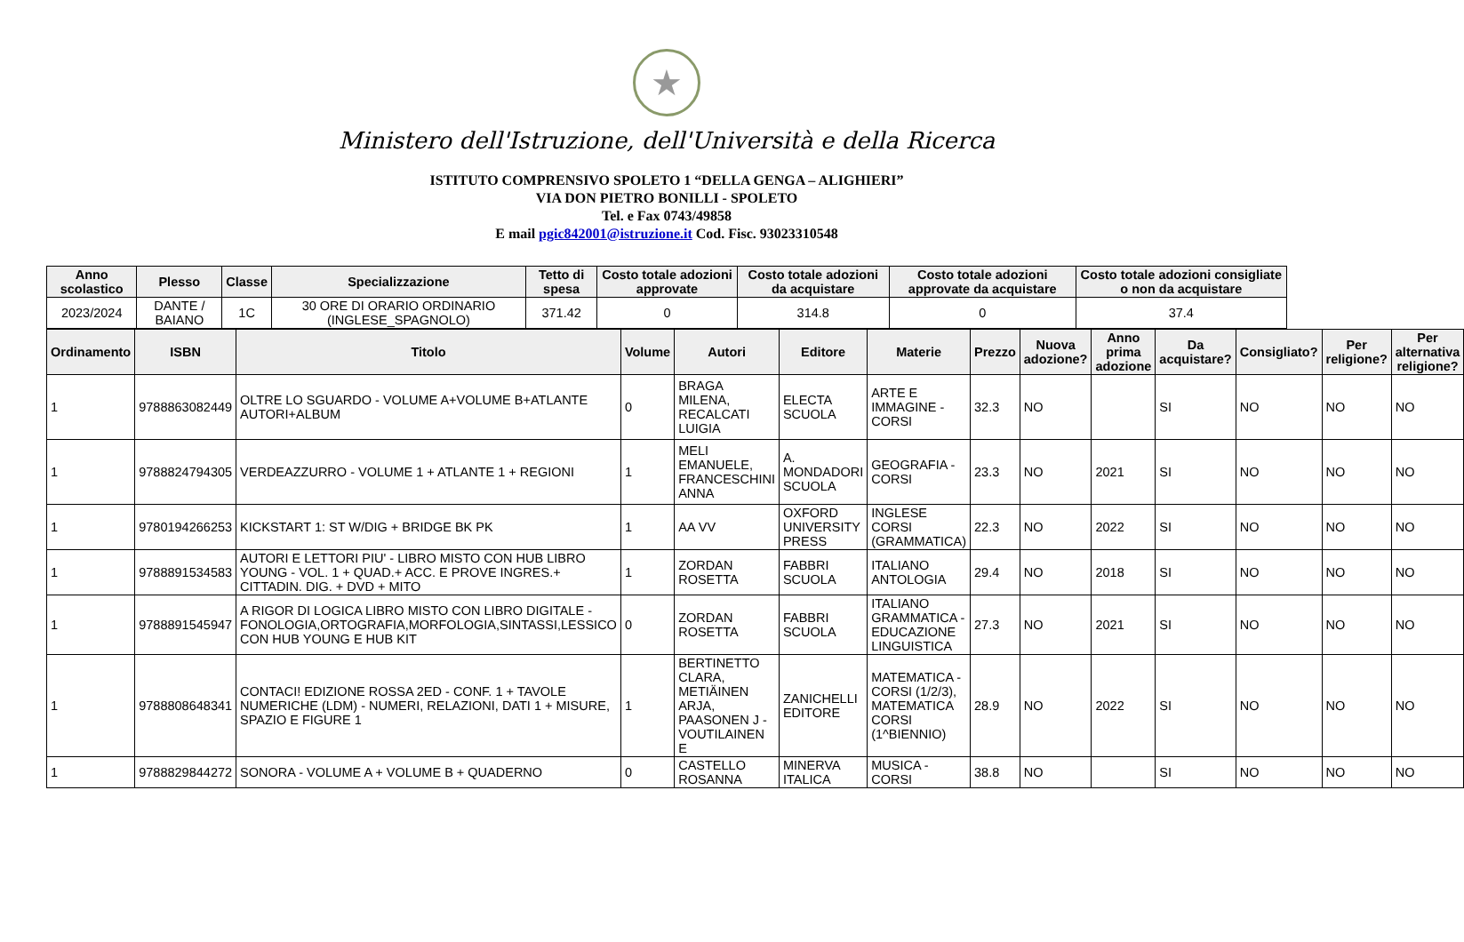★
Ministero dell'Istruzione, dell'Università e della Ricerca
ISTITUTO COMPRENSIVO SPOLETO 1 “DELLA GENGA – ALIGHIERI”
VIA DON PIETRO BONILLI - SPOLETO
Tel. e Fax 0743/49858
E mail pgic842001@istruzione.it Cod. Fisc. 93023310548
| Anno scolastico | Plesso | Classe | Specializzazione | Tetto di spesa | Costo totale adozioni approvate | Costo totale adozioni da acquistare | Costo totale adozioni approvate da acquistare | Costo totale adozioni consigliate o non da acquistare |
| --- | --- | --- | --- | --- | --- | --- | --- | --- |
| 2023/2024 | DANTE / BAIANO | 1C | 30 ORE DI ORARIO ORDINARIO (INGLESE_SPAGNOLO) | 371.42 | 0 | 314.8 | 0 | 37.4 |
| Ordinamento | ISBN | Titolo | Volume | Autori | Editore | Materie | Prezzo | Nuova adozione? | Anno prima adozione | Da acquistare? | Consigliato? | Per religione? | Per alternativa religione? |
| --- | --- | --- | --- | --- | --- | --- | --- | --- | --- | --- | --- | --- | --- |
| 1 | 9788863082449 | OLTRE LO SGUARDO - VOLUME A+VOLUME B+ATLANTE AUTORI+ALBUM | 0 | BRAGA MILENA, RECALCATI LUIGIA | ELECTA SCUOLA | ARTE E IMMAGINE - CORSI | 32.3 | NO | | SI | NO | NO | NO |
| 1 | 9788824794305 | VERDEAZZURRO - VOLUME 1 + ATLANTE 1 + REGIONI | 1 | MELI EMANUELE, FRANCESCHINI ANNA | A. MONDADORI SCUOLA | GEOGRAFIA - CORSI | 23.3 | NO | 2021 | SI | NO | NO | NO |
| 1 | 9780194266253 | KICKSTART 1: ST W/DIG + BRIDGE BK PK | 1 | AA VV | OXFORD UNIVERSITY PRESS | INGLESE CORSI (GRAMMATICA) | 22.3 | NO | 2022 | SI | NO | NO | NO |
| 1 | 9788891534583 | AUTORI E LETTORI PIU' - LIBRO MISTO CON HUB LIBRO YOUNG - VOL. 1 + QUAD.+ ACC. E PROVE INGRES.+ CITTADIN. DIG. + DVD + MITO | 1 | ZORDAN ROSETTA | FABBRI SCUOLA | ITALIANO ANTOLOGIA | 29.4 | NO | 2018 | SI | NO | NO | NO |
| 1 | 9788891545947 | A RIGOR DI LOGICA LIBRO MISTO CON LIBRO DIGITALE - FONOLOGIA,ORTOGRAFIA,MORFOLOGIA,SINTASSI,LESSICO CON HUB YOUNG E HUB KIT | 0 | ZORDAN ROSETTA | FABBRI SCUOLA | ITALIANO GRAMMATICA - EDUCAZIONE LINGUISTICA | 27.3 | NO | 2021 | SI | NO | NO | NO |
| 1 | 9788808648341 | CONTACI! EDIZIONE ROSSA 2ED - CONF. 1 + TAVOLE NUMERICHE (LDM) - NUMERI, RELAZIONI, DATI 1 + MISURE, SPAZIO E FIGURE 1 | 1 | BERTINETTO CLARA, METIÄINEN ARJA, PAASONEN J - VOUTILAINEN E | ZANICHELLI EDITORE | MATEMATICA - CORSI (1/2/3), MATEMATICA CORSI (1^BIENNIO) | 28.9 | NO | 2022 | SI | NO | NO | NO |
| 1 | 9788829844272 | SONORA - VOLUME A + VOLUME B + QUADERNO | 0 | CASTELLO ROSANNA | MINERVA ITALICA | MUSICA - CORSI | 38.8 | NO | | SI | NO | NO | NO |